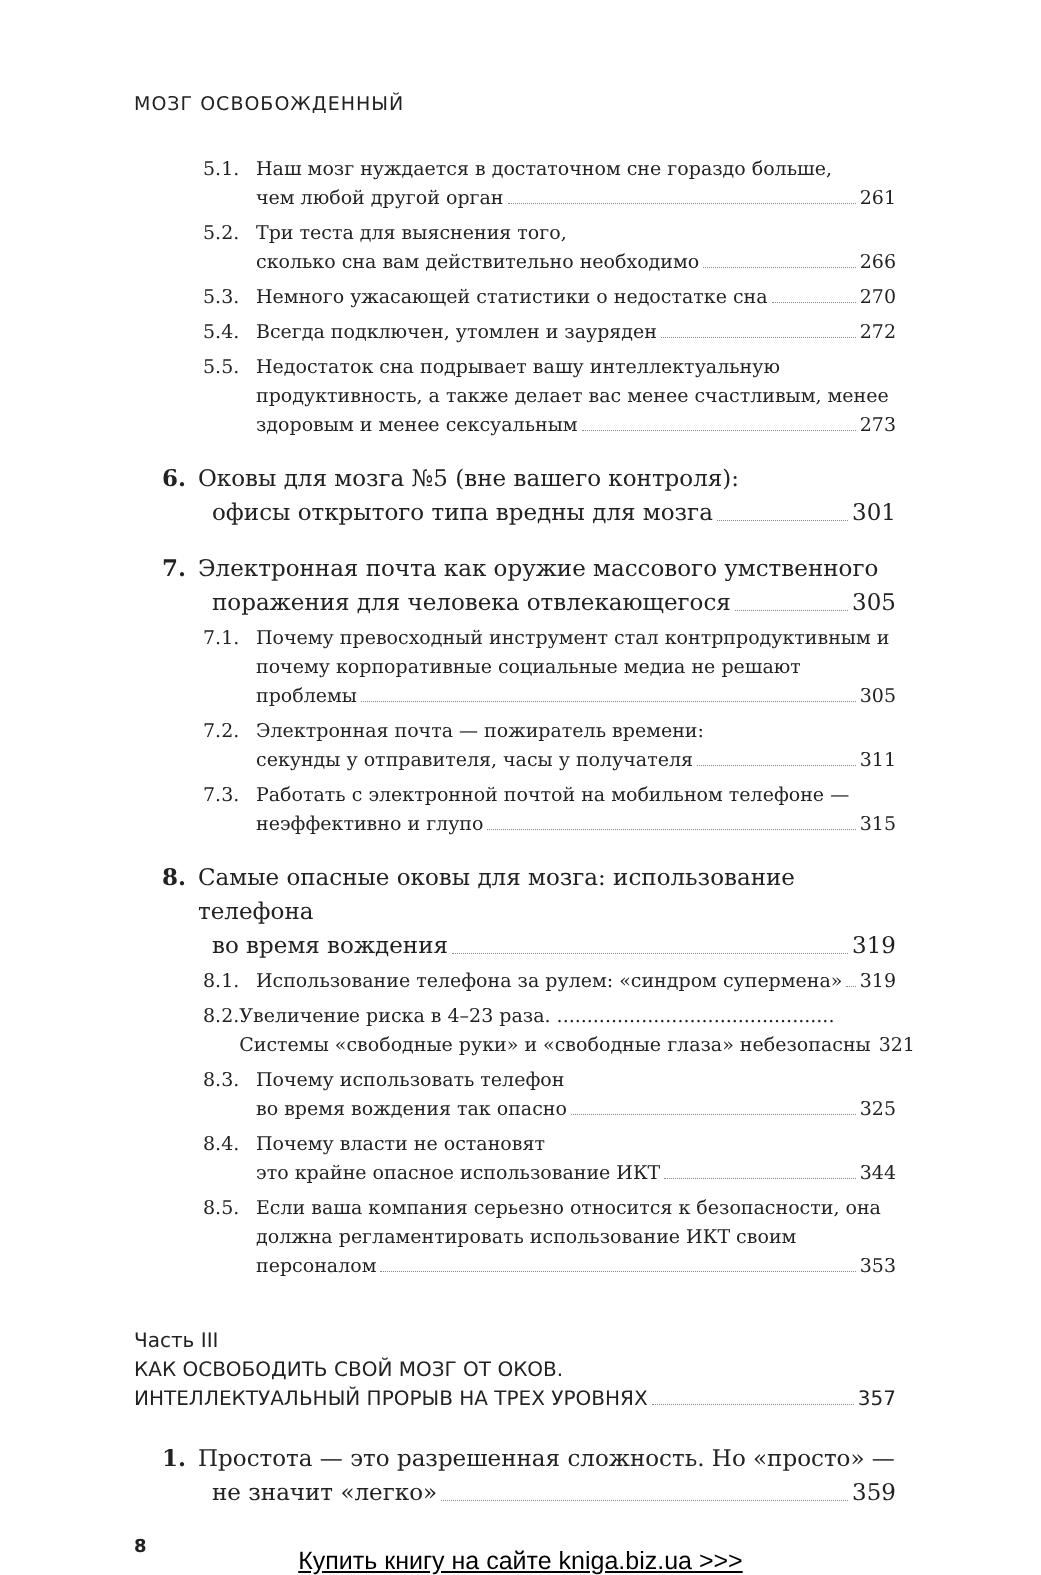МОЗГ ОСВОБОЖДЕННЫЙ
5.1. Наш мозг нуждается в достаточном сне гораздо больше,
чем любой другой орган 261
5.2. Три теста для выяснения того,
сколько сна вам действительно необходимо 266
5.3. Немного ужасающей статистики о недостатке сна 270
5.4. Всегда подключен, утомлен и зауряден 272
5.5. Недостаток сна подрывает вашу интеллектуальную продуктивность, а также делает вас менее счастливым, менее
здоровым и менее сексуальным 273
6. Оковы для мозга №5 (вне вашего контроля):
офисы открытого типа вредны для мозга 301
7. Электронная почта как оружие массового умственного
поражения для человека отвлекающегося 305
7.1. Почему превосходный инструмент стал контрпродуктивным и почему корпоративные социальные медиа не решают
проблемы 305
7.2. Электронная почта — пожиратель времени:
секунды у отправителя, часы у получателя 311
7.3. Работать с электронной почтой на мобильном телефоне —
неэффективно и глупо 315
8. Самые опасные оковы для мозга: использование телефона
во время вождения 319
8.1. Использование телефона за рулем: «синдром супермена» 319
8.2. Увеличение риска в 4–23 раза. ..............................................
Системы «свободные руки» и «свободные глаза» небезопасны 321
8.3. Почему использовать телефон
во время вождения так опасно 325
8.4. Почему власти не остановят
это крайне опасное использование ИКТ 344
8.5. Если ваша компания серьезно относится к безопасности, она должна регламентировать использование ИКТ своим
персоналом 353
Часть III
КАК ОСВОБОДИТЬ СВОЙ МОЗГ ОТ ОКОВ.
ИНТЕЛЛЕКТУАЛЬНЫЙ ПРОРЫВ НА ТРЕХ УРОВНЯХ 357
1. Простота — это разрешенная сложность. Но «просто» —
не значит «легко» 359
8
Купить книгу на сайте kniga.biz.ua >>>